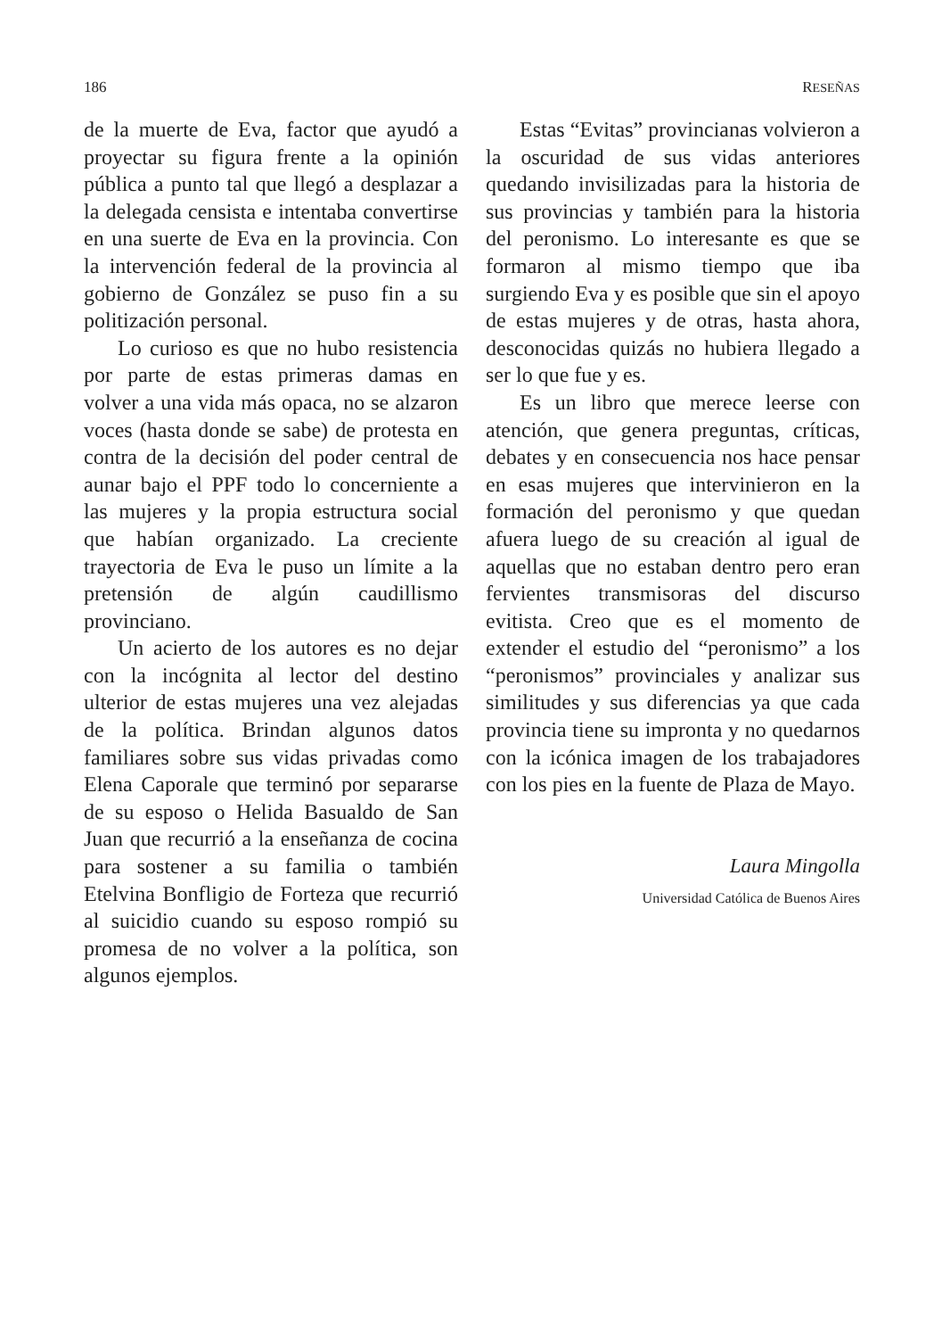186 RESEÑAS
de la muerte de Eva, factor que ayudó a proyectar su figura frente a la opinión pública a punto tal que llegó a desplazar a la delegada censista e intentaba convertirse en una suerte de Eva en la provincia. Con la intervención federal de la provincia al gobierno de González se puso fin a su politización personal.
Lo curioso es que no hubo resistencia por parte de estas primeras damas en volver a una vida más opaca, no se alzaron voces (hasta donde se sabe) de protesta en contra de la decisión del poder central de aunar bajo el PPF todo lo concerniente a las mujeres y la propia estructura social que habían organizado. La creciente trayectoria de Eva le puso un límite a la pretensión de algún caudillismo provinciano.
Un acierto de los autores es no dejar con la incógnita al lector del destino ulterior de estas mujeres una vez alejadas de la política. Brindan algunos datos familiares sobre sus vidas privadas como Elena Caporale que terminó por separarse de su esposo o Helida Basualdo de San Juan que recurrió a la enseñanza de cocina para sostener a su familia o también Etelvina Bonfligio de Forteza que recurrió al suicidio cuando su esposo rompió su promesa de no volver a la política, son algunos ejemplos.
Estas “Evitas” provincianas volvieron a la oscuridad de sus vidas anteriores quedando invisilizadas para la historia de sus provincias y también para la historia del peronismo. Lo interesante es que se formaron al mismo tiempo que iba surgiendo Eva y es posible que sin el apoyo de estas mujeres y de otras, hasta ahora, desconocidas quizás no hubiera llegado a ser lo que fue y es.
Es un libro que merece leerse con atención, que genera preguntas, críticas, debates y en consecuencia nos hace pensar en esas mujeres que intervinieron en la formación del peronismo y que quedan afuera luego de su creación al igual de aquellas que no estaban dentro pero eran fervientes transmisoras del discurso evitista. Creo que es el momento de extender el estudio del “peronismo” a los “peronismos” provinciales y analizar sus similitudes y sus diferencias ya que cada provincia tiene su impronta y no quedarnos con la icónica imagen de los trabajadores con los pies en la fuente de Plaza de Mayo.
Laura Mingolla
Universidad Católica de Buenos Aires